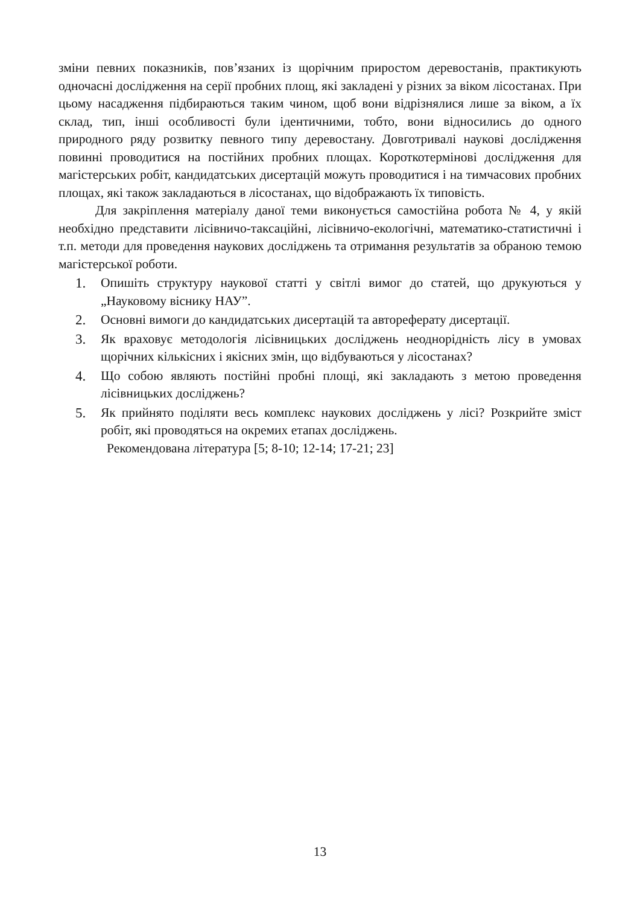зміни певних показників, пов’язаних із щорічним приростом деревостанів, практикують одночасні дослідження на серії пробних площ, які закладені у різних за віком лісостанах. При цьому насадження підбираються таким чином, щоб вони відрізнялися лише за віком, а їх склад, тип, інші особливості були ідентичними, тобто, вони відносились до одного природного ряду розвитку певного типу деревостану. Довготривалі наукові дослідження повинні проводитися на постійних пробних площах. Короткотермінові дослідження для магістерських робіт, кандидатських дисертацій можуть проводитися і на тимчасових пробних площах, які також закладаються в лісостанах, що відображають їх типовість.
Для закріплення матеріалу даної теми виконується самостійна робота № 4, у якій необхідно представити лісівничо-таксаційні, лісівничо-екологічні, математико-статистичні і т.п. методи для проведення наукових досліджень та отримання результатів за обраною темою магістерської роботи.
1. Опишіть структуру наукової статті у світлі вимог до статей, що друкуються у „Науковому віснику НАУ”.
2. Основні вимоги до кандидатських дисертацій та автореферату дисертації.
3. Як враховує методологія лісівницьких досліджень неоднорідність лісу в умовах щорічних кількісних і якісних змін, що відбуваються у лісостанах?
4. Що собою являють постійні пробні площі, які закладають з метою проведення лісівницьких досліджень?
5. Як прийнято поділяти весь комплекс наукових досліджень у лісі? Розкрийте зміст робіт, які проводяться на окремих етапах досліджень.
Рекомендована література [5; 8-10; 12-14; 17-21; 23]
13